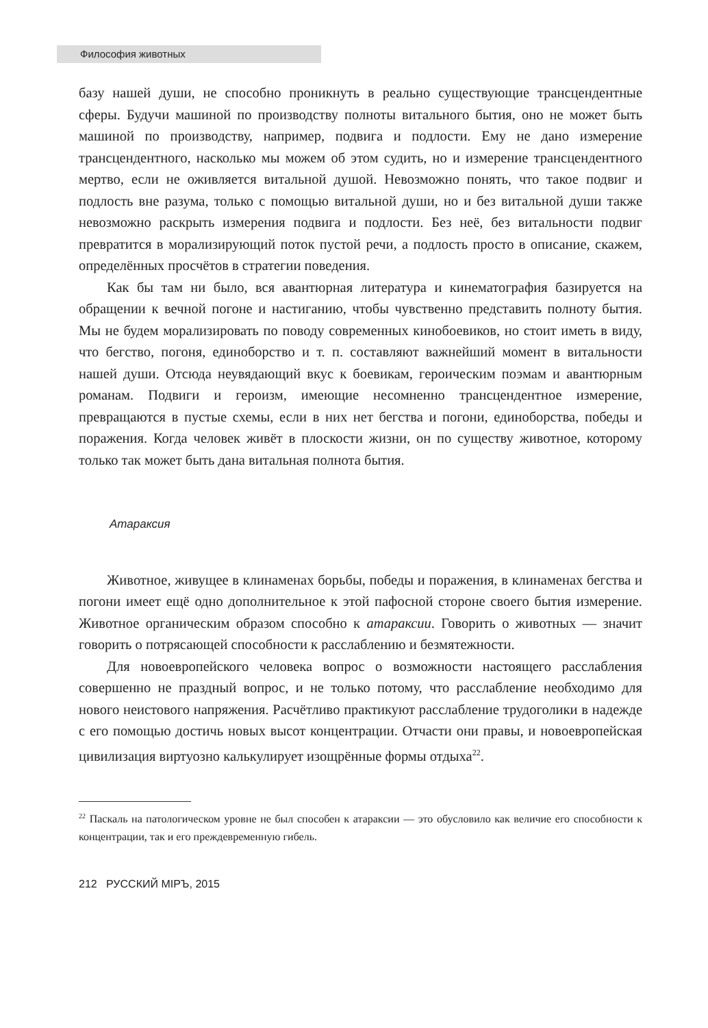Философия животных
базу нашей души, не способно проникнуть в реально существующие трансцендентные сферы. Будучи машиной по производству полноты витального бытия, оно не может быть машиной по производству, например, подвига и подлости. Ему не дано измерение трансцендентного, насколько мы можем об этом судить, но и измерение трансцендентного мертво, если не оживляется витальной душой. Невозможно понять, что такое подвиг и подлость вне разума, только с помощью витальной души, но и без витальной души также невозможно раскрыть измерения подвига и подлости. Без неё, без витальности подвиг превратится в морализирующий поток пустой речи, а подлость просто в описание, скажем, определённых просчётов в стратегии поведения.
Как бы там ни было, вся авантюрная литература и кинематография базируется на обращении к вечной погоне и настиганию, чтобы чувственно представить полноту бытия. Мы не будем морализировать по поводу современных кинобоевиков, но стоит иметь в виду, что бегство, погоня, единоборство и т. п. составляют важнейший момент в витальности нашей души. Отсюда неувядающий вкус к боевикам, героическим поэмам и авантюрным романам. Подвиги и героизм, имеющие несомненно трансцендентное измерение, превращаются в пустые схемы, если в них нет бегства и погони, единоборства, победы и поражения. Когда человек живёт в плоскости жизни, он по существу животное, которому только так может быть дана витальная полнота бытия.
Атараксия
Животное, живущее в клинаменах борьбы, победы и поражения, в клинаменах бегства и погони имеет ещё одно дополнительное к этой пафосной стороне своего бытия измерение. Животное органическим образом способно к атараксии. Говорить о животных — значит говорить о потрясающей способности к расслаблению и безмятежности.
Для новоевропейского человека вопрос о возможности настоящего расслабления совершенно не праздный вопрос, и не только потому, что расслабление необходимо для нового неистового напряжения. Расчётливо практикуют расслабление трудоголики в надежде с его помощью достичь новых высот концентрации. Отчасти они правы, и новоевропейская цивилизация виртуозно калькулирует изощрённые формы отдыха<sup>22</sup>.
<sup>22</sup> Паскаль на патологическом уровне не был способен к атараксии — это обусловило как величие его способности к концентрации, так и его преждевременную гибель.
212 РУССКИЙ МIРЪ, 2015